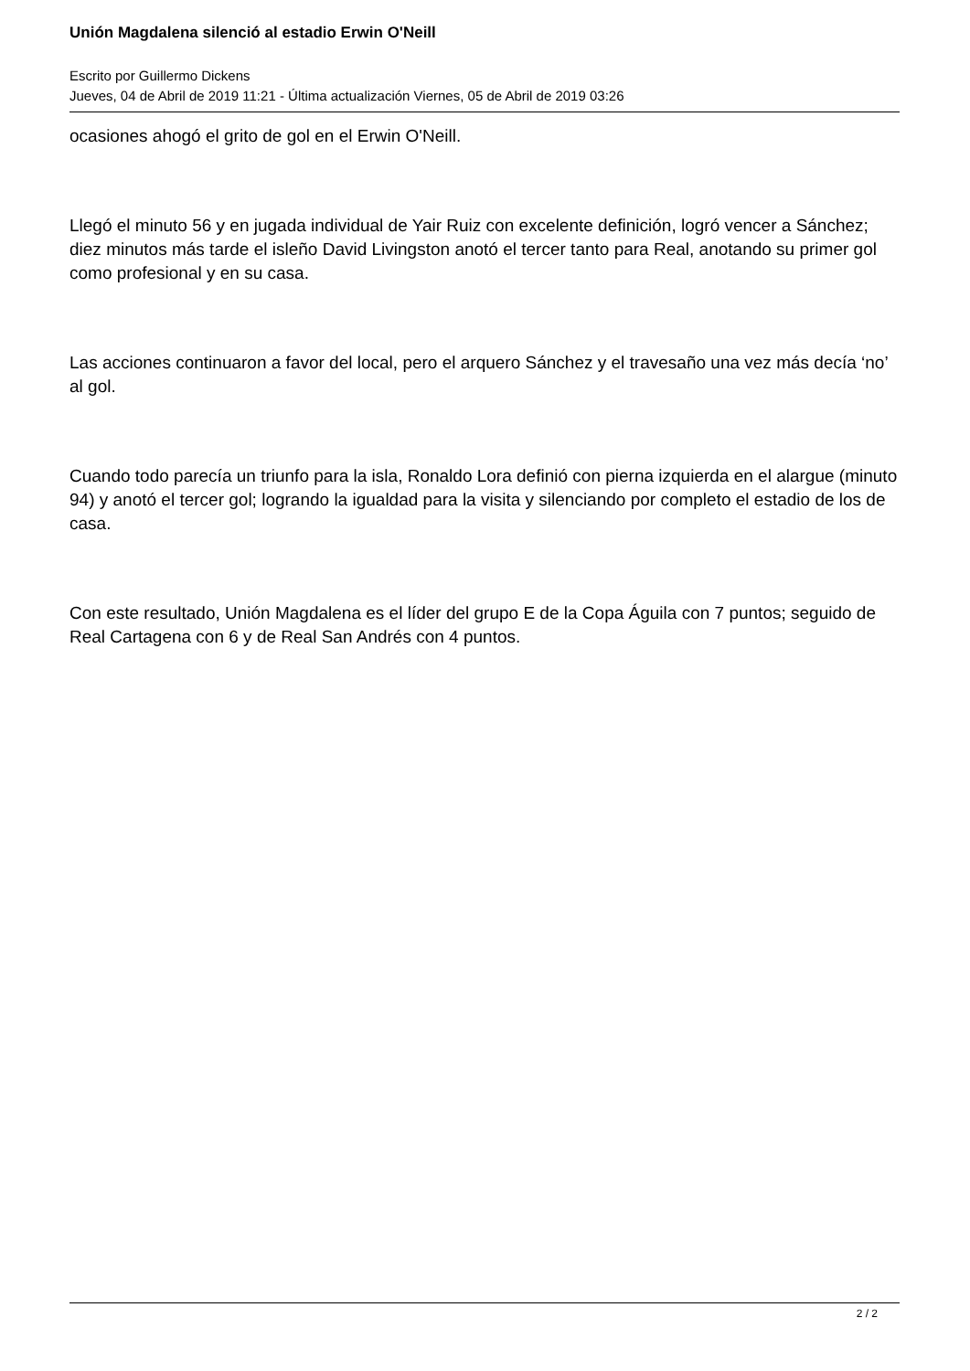Unión Magdalena silenció al estadio Erwin O'Neill
Escrito por Guillermo Dickens
Jueves, 04 de Abril de 2019 11:21 - Última actualización Viernes, 05 de Abril de 2019 03:26
ocasiones ahogó el grito de gol en el Erwin O'Neill.
Llegó el minuto 56 y en jugada individual de Yair Ruiz con excelente definición, logró vencer a Sánchez; diez minutos más tarde el isleño David Livingston anotó el tercer tanto para Real, anotando su primer gol como profesional y en su casa.
Las acciones continuaron a favor del local, pero el arquero Sánchez y el travesaño una vez más decía ‘no’ al gol.
Cuando todo parecía un triunfo para la isla, Ronaldo Lora definió con pierna izquierda en el alargue (minuto 94) y anotó el tercer gol; logrando la igualdad para la visita y silenciando por completo el estadio de los de casa.
Con este resultado, Unión Magdalena es el líder del grupo E de la Copa Águila con 7 puntos; seguido de Real Cartagena con 6 y de Real San Andrés con 4 puntos.
2 / 2